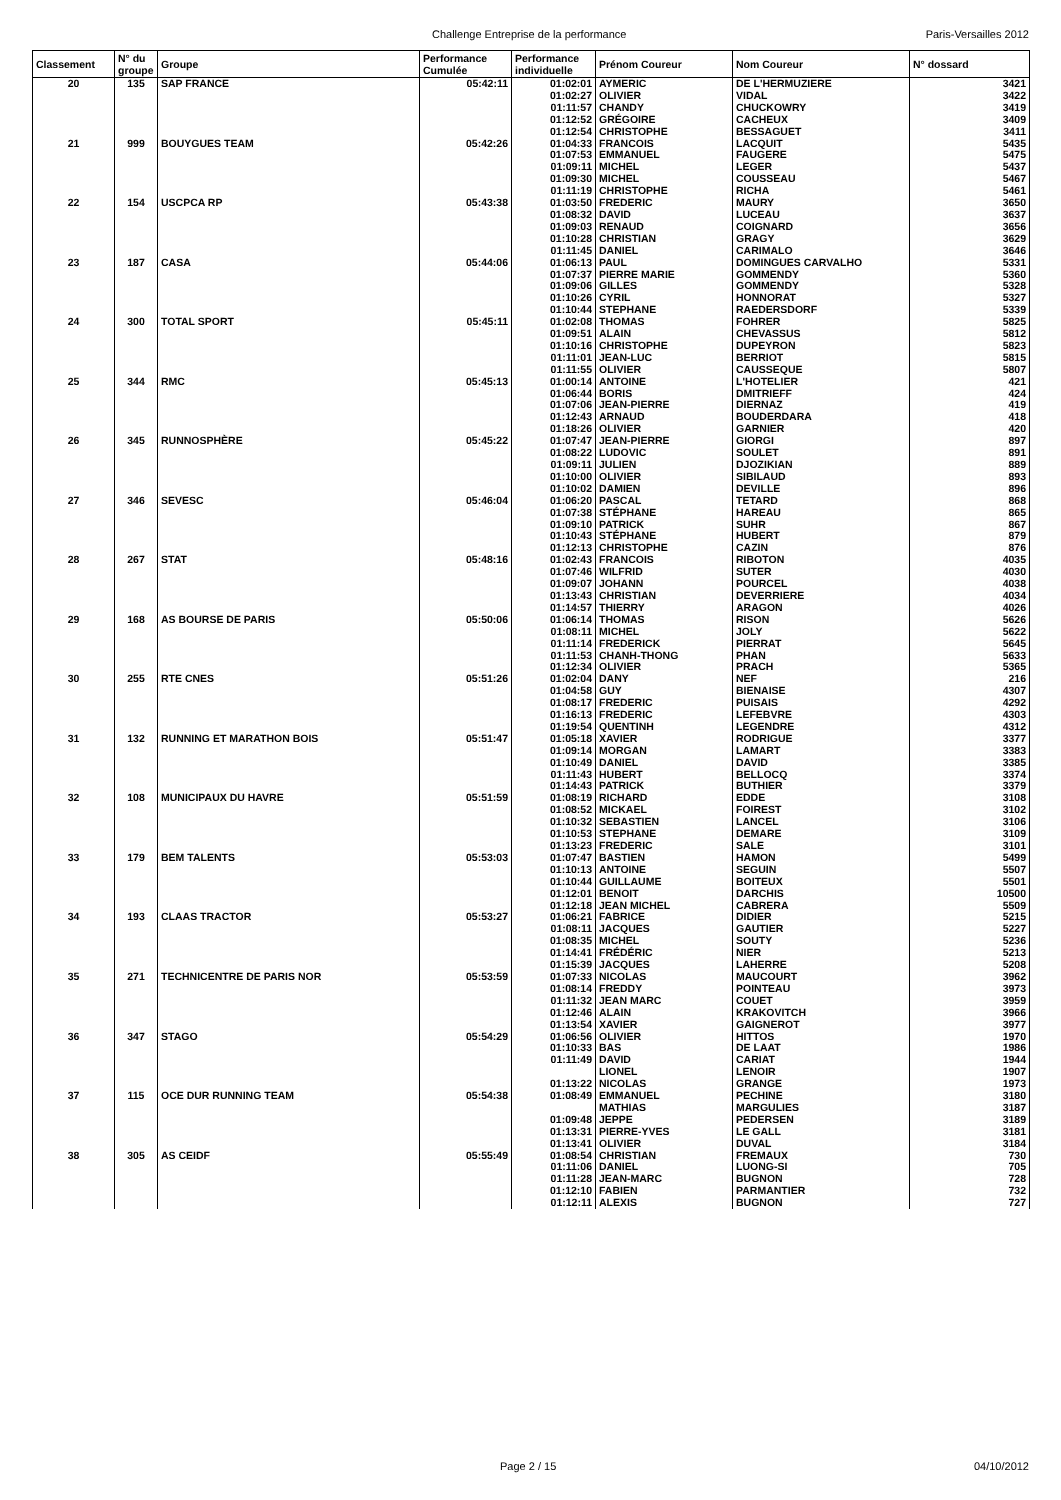Challenge Entreprise de la performance Paris-Versailles 2012
| Classement | N° du groupe | Groupe | Performance Cumulée | Performance individuelle | Prénom Coureur | Nom Coureur | N° dossard |
| --- | --- | --- | --- | --- | --- | --- | --- |
| 20 | 135 | SAP FRANCE | 05:42:11 | 01:02:01 | AYMERIC | DE L'HERMUZIERE | 3421 |
| | | | | 01:02:27 | OLIVIER | VIDAL | 3422 |
| | | | | 01:11:57 | CHANDY | CHUCKOWRY | 3419 |
| | | | | 01:12:52 | GRÉGOIRE | CACHEUX | 3409 |
| | | | | 01:12:54 | CHRISTOPHE | BESSAGUET | 3411 |
| 21 | 999 | BOUYGUES TEAM | 05:42:26 | 01:04:33 | FRANCOIS | LACQUIT | 5435 |
| | | | | 01:07:53 | EMMANUEL | FAUGERE | 5475 |
| | | | | 01:09:11 | MICHEL | LEGER | 5437 |
| | | | | 01:09:30 | MICHEL | COUSSEAU | 5467 |
| | | | | 01:11:19 | CHRISTOPHE | RICHA | 5461 |
| 22 | 154 | USCPCA RP | 05:43:38 | 01:03:50 | FREDERIC | MAURY | 3650 |
| | | | | 01:08:32 | DAVID | LUCEAU | 3637 |
| | | | | 01:09:03 | RENAUD | COIGNARD | 3656 |
| | | | | 01:10:28 | CHRISTIAN | GRAGY | 3629 |
| | | | | 01:11:45 | DANIEL | CARIMALO | 3646 |
| 23 | 187 | CASA | 05:44:06 | 01:06:13 | PAUL | DOMINGUES CARVALHO | 5331 |
| | | | | 01:07:37 | PIERRE MARIE | GOMMENDY | 5360 |
| | | | | 01:09:06 | GILLES | GOMMENDY | 5328 |
| | | | | 01:10:26 | CYRIL | HONNORAT | 5327 |
| | | | | 01:10:44 | STEPHANE | RAEDERSDORF | 5339 |
| 24 | 300 | TOTAL SPORT | 05:45:11 | 01:02:08 | THOMAS | FOHRER | 5825 |
| | | | | 01:09:51 | ALAIN | CHEVASSUS | 5812 |
| | | | | 01:10:16 | CHRISTOPHE | DUPEYRON | 5823 |
| | | | | 01:11:01 | JEAN-LUC | BERRIOT | 5815 |
| | | | | 01:11:55 | OLIVIER | CAUSSEQUE | 5807 |
| 25 | 344 | RMC | 05:45:13 | 01:00:14 | ANTOINE | L'HOTELIER | 421 |
| | | | | 01:06:44 | BORIS | DMITRIEFF | 424 |
| | | | | 01:07:06 | JEAN-PIERRE | DIERNAZ | 419 |
| | | | | 01:12:43 | ARNAUD | BOUDERDARA | 418 |
| | | | | 01:18:26 | OLIVIER | GARNIER | 420 |
| 26 | 345 | RUNNOSPHÈRE | 05:45:22 | 01:07:47 | JEAN-PIERRE | GIORGI | 897 |
| | | | | 01:08:22 | LUDOVIC | SOULET | 891 |
| | | | | 01:09:11 | JULIEN | DJOZIKIAN | 889 |
| | | | | 01:10:00 | OLIVIER | SIBILAUD | 893 |
| | | | | 01:10:02 | DAMIEN | DEVILLE | 896 |
| 27 | 346 | SEVESC | 05:46:04 | 01:06:20 | PASCAL | TETARD | 868 |
| | | | | 01:07:38 | STÉPHANE | HAREAU | 865 |
| | | | | 01:09:10 | PATRICK | SUHR | 867 |
| | | | | 01:10:43 | STÉPHANE | HUBERT | 879 |
| | | | | 01:12:13 | CHRISTOPHE | CAZIN | 876 |
| 28 | 267 | STAT | 05:48:16 | 01:02:43 | FRANCOIS | RIBOTON | 4035 |
| | | | | 01:07:46 | WILFRID | SUTER | 4030 |
| | | | | 01:09:07 | JOHANN | POURCEL | 4038 |
| | | | | 01:13:43 | CHRISTIAN | DEVERRIERE | 4034 |
| | | | | 01:14:57 | THIERRY | ARAGON | 4026 |
| 29 | 168 | AS BOURSE DE PARIS | 05:50:06 | 01:06:14 | THOMAS | RISON | 5626 |
| | | | | 01:08:11 | MICHEL | JOLY | 5622 |
| | | | | 01:11:14 | FREDERICK | PIERRAT | 5645 |
| | | | | 01:11:53 | CHANH-THONG | PHAN | 5633 |
| | | | | 01:12:34 | OLIVIER | PRACH | 5365 |
| 30 | 255 | RTE CNES | 05:51:26 | 01:02:04 | DANY | NEF | 216 |
| | | | | 01:04:58 | GUY | BIENAISE | 4307 |
| | | | | 01:08:17 | FREDERIC | PUISAIS | 4292 |
| | | | | 01:16:13 | FREDERIC | LEFEBVRE | 4303 |
| | | | | 01:19:54 | QUENTINH | LEGENDRE | 4312 |
| 31 | 132 | RUNNING ET MARATHON BOIS | 05:51:47 | 01:05:18 | XAVIER | RODRIGUE | 3377 |
| | | | | 01:09:14 | MORGAN | LAMART | 3383 |
| | | | | 01:10:49 | DANIEL | DAVID | 3385 |
| | | | | 01:11:43 | HUBERT | BELLOCQ | 3374 |
| | | | | 01:14:43 | PATRICK | BUTHIER | 3379 |
| 32 | 108 | MUNICIPAUX DU HAVRE | 05:51:59 | 01:08:19 | RICHARD | EDDE | 3108 |
| | | | | 01:08:52 | MICKAEL | FOIREST | 3102 |
| | | | | 01:10:32 | SEBASTIEN | LANCEL | 3106 |
| | | | | 01:10:53 | STEPHANE | DEMARE | 3109 |
| | | | | 01:13:23 | FREDERIC | SALE | 3101 |
| 33 | 179 | BEM TALENTS | 05:53:03 | 01:07:47 | BASTIEN | HAMON | 5499 |
| | | | | 01:10:13 | ANTOINE | SEGUIN | 5507 |
| | | | | 01:10:44 | GUILLAUME | BOITEUX | 5501 |
| | | | | 01:12:01 | BENOIT | DARCHIS | 10500 |
| | | | | 01:12:18 | JEAN MICHEL | CABRERA | 5509 |
| 34 | 193 | CLAAS TRACTOR | 05:53:27 | 01:06:21 | FABRICE | DIDIER | 5215 |
| | | | | 01:08:11 | JACQUES | GAUTIER | 5227 |
| | | | | 01:08:35 | MICHEL | SOUTY | 5236 |
| | | | | 01:14:41 | FRÉDÉRIC | NIER | 5213 |
| | | | | 01:15:39 | JACQUES | LAHERRE | 5208 |
| 35 | 271 | TECHNICENTRE DE PARIS NOR | 05:53:59 | 01:07:33 | NICOLAS | MAUCOURT | 3962 |
| | | | | 01:08:14 | FREDDY | POINTEAU | 3973 |
| | | | | 01:11:32 | JEAN MARC | COUET | 3959 |
| | | | | 01:12:46 | ALAIN | KRAKOVITCH | 3966 |
| | | | | 01:13:54 | XAVIER | GAIGNEROT | 3977 |
| 36 | 347 | STAGO | 05:54:29 | 01:06:56 | OLIVIER | HITTOS | 1970 |
| | | | | 01:10:33 | BAS | DE LAAT | 1986 |
| | | | | 01:11:49 | DAVID | CARIAT | 1944 |
| | | | | | LIONEL | LENOIR | 1907 |
| | | | | 01:13:22 | NICOLAS | GRANGE | 1973 |
| 37 | 115 | OCE DUR RUNNING TEAM | 05:54:38 | 01:08:49 | EMMANUEL | PECHINE | 3180 |
| | | | | | MATHIAS | MARGULIES | 3187 |
| | | | | 01:09:48 | JEPPE | PEDERSEN | 3189 |
| | | | | 01:13:31 | PIERRE-YVES | LE GALL | 3181 |
| | | | | 01:13:41 | OLIVIER | DUVAL | 3184 |
| 38 | 305 | AS CEIDF | 05:55:49 | 01:08:54 | CHRISTIAN | FREMAUX | 730 |
| | | | | 01:11:06 | DANIEL | LUONG-SI | 705 |
| | | | | 01:11:28 | JEAN-MARC | BUGNON | 728 |
| | | | | 01:12:10 | FABIEN | PARMANTIER | 732 |
| | | | | 01:12:11 | ALEXIS | BUGNON | 727 |
Page 2 / 15 04/10/2012